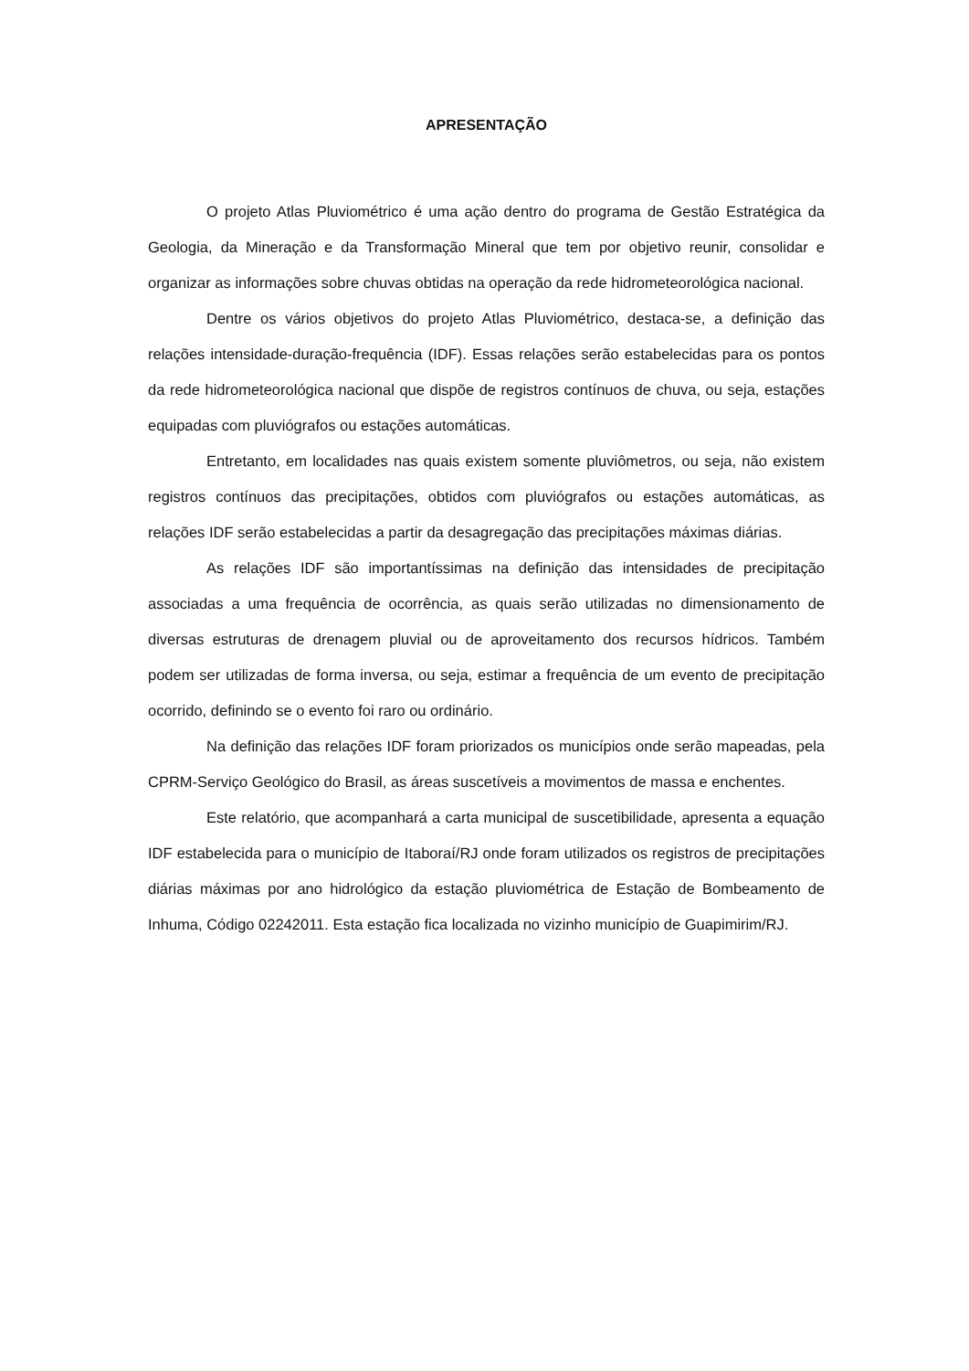APRESENTAÇÃO
O projeto Atlas Pluviométrico é uma ação dentro do programa de Gestão Estratégica da Geologia, da Mineração e da Transformação Mineral que tem por objetivo reunir, consolidar e organizar as informações sobre chuvas obtidas na operação da rede hidrometeorológica nacional.
Dentre os vários objetivos do projeto Atlas Pluviométrico, destaca-se, a definição das relações intensidade-duração-frequência (IDF). Essas relações serão estabelecidas para os pontos da rede hidrometeorológica nacional que dispõe de registros contínuos de chuva, ou seja, estações equipadas com pluviógrafos ou estações automáticas.
Entretanto, em localidades nas quais existem somente pluviômetros, ou seja, não existem registros contínuos das precipitações, obtidos com pluviógrafos ou estações automáticas, as relações IDF serão estabelecidas a partir da desagregação das precipitações máximas diárias.
As relações IDF são importantíssimas na definição das intensidades de precipitação associadas a uma frequência de ocorrência, as quais serão utilizadas no dimensionamento de diversas estruturas de drenagem pluvial ou de aproveitamento dos recursos hídricos. Também podem ser utilizadas de forma inversa, ou seja, estimar a frequência de um evento de precipitação ocorrido, definindo se o evento foi raro ou ordinário.
Na definição das relações IDF foram priorizados os municípios onde serão mapeadas, pela CPRM-Serviço Geológico do Brasil, as áreas suscetíveis a movimentos de massa e enchentes.
Este relatório, que acompanhará a carta municipal de suscetibilidade, apresenta a equação IDF estabelecida para o município de Itaboraí/RJ onde foram utilizados os registros de precipitações diárias máximas por ano hidrológico da estação pluviométrica de Estação de Bombeamento de Inhuma, Código 02242011. Esta estação fica localizada no vizinho município de Guapimirim/RJ.